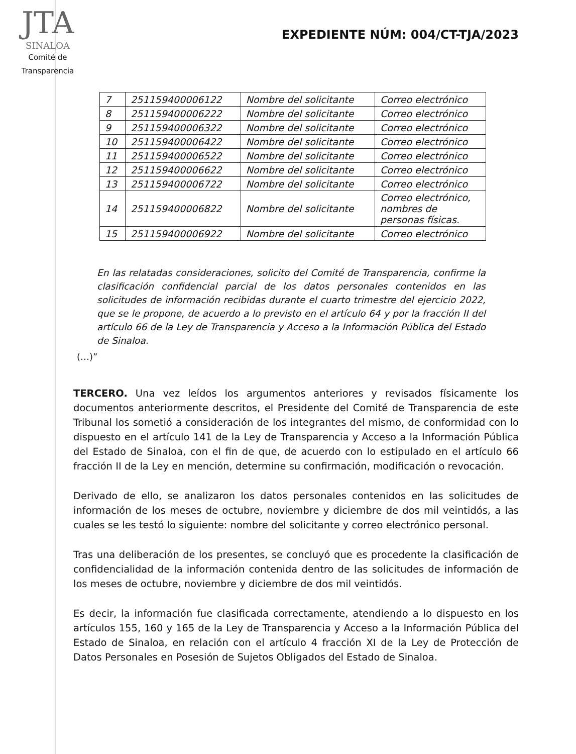JTA
SINALOA
Comité de
Transparencia
EXPEDIENTE NÚM: 004/CT-TJA/2023
| 7 | 251159400006122 | Nombre del solicitante | Correo electrónico |
| 8 | 251159400006222 | Nombre del solicitante | Correo electrónico |
| 9 | 251159400006322 | Nombre del solicitante | Correo electrónico |
| 10 | 251159400006422 | Nombre del solicitante | Correo electrónico |
| 11 | 251159400006522 | Nombre del solicitante | Correo electrónico |
| 12 | 251159400006622 | Nombre del solicitante | Correo electrónico |
| 13 | 251159400006722 | Nombre del solicitante | Correo electrónico |
| 14 | 251159400006822 | Nombre del solicitante | Correo electrónico, nombres de personas físicas. |
| 15 | 251159400006922 | Nombre del solicitante | Correo electrónico |
En las relatadas consideraciones, solicito del Comité de Transparencia, confirme la clasificación confidencial parcial de los datos personales contenidos en las solicitudes de información recibidas durante el cuarto trimestre del ejercicio 2022, que se le propone, de acuerdo a lo previsto en el artículo 64 y por la fracción II del artículo 66 de la Ley de Transparencia y Acceso a la Información Pública del Estado de Sinaloa.
(…)”
TERCERO. Una vez leídos los argumentos anteriores y revisados físicamente los documentos anteriormente descritos, el Presidente del Comité de Transparencia de este Tribunal los sometió a consideración de los integrantes del mismo, de conformidad con lo dispuesto en el artículo 141 de la Ley de Transparencia y Acceso a la Información Pública del Estado de Sinaloa, con el fin de que, de acuerdo con lo estipulado en el artículo 66 fracción II de la Ley en mención, determine su confirmación, modificación o revocación.
Derivado de ello, se analizaron los datos personales contenidos en las solicitudes de información de los meses de octubre, noviembre y diciembre de dos mil veintidós, a las cuales se les testó lo siguiente: nombre del solicitante y correo electrónico personal.
Tras una deliberación de los presentes, se concluyó que es procedente la clasificación de confidencialidad de la información contenida dentro de las solicitudes de información de los meses de octubre, noviembre y diciembre de dos mil veintidós.
Es decir, la información fue clasificada correctamente, atendiendo a lo dispuesto en los artículos 155, 160 y 165 de la Ley de Transparencia y Acceso a la Información Pública del Estado de Sinaloa, en relación con el artículo 4 fracción XI de la Ley de Protección de Datos Personales en Posesión de Sujetos Obligados del Estado de Sinaloa.